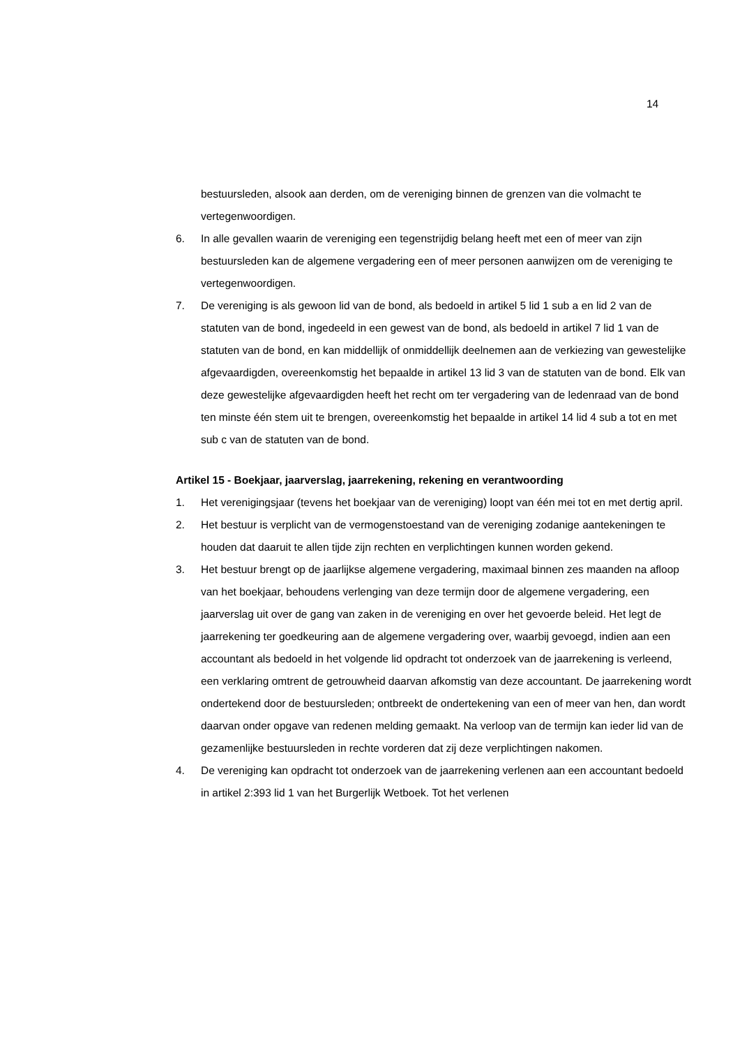14
bestuursleden, alsook aan derden, om de vereniging binnen de grenzen van die volmacht te vertegenwoordigen.
6. In alle gevallen waarin de vereniging een tegenstrijdig belang heeft met een of meer van zijn bestuursleden kan de algemene vergadering een of meer personen aanwijzen om de vereniging te vertegenwoordigen.
7. De vereniging is als gewoon lid van de bond, als bedoeld in artikel 5 lid 1 sub a en lid 2 van de statuten van de bond, ingedeeld in een gewest van de bond, als bedoeld in artikel 7 lid 1 van de statuten van de bond, en kan middellijk of onmiddellijk deelnemen aan de verkiezing van gewestelijke afgevaardigden, overeenkomstig het bepaalde in artikel 13 lid 3 van de statuten van de bond. Elk van deze gewestelijke afgevaardigden heeft het recht om ter vergadering van de ledenraad van de bond ten minste één stem uit te brengen, overeenkomstig het bepaalde in artikel 14 lid 4 sub a tot en met sub c van de statuten van de bond.
Artikel 15 - Boekjaar, jaarverslag, jaarrekening, rekening en verantwoording
1. Het verenigingsjaar (tevens het boekjaar van de vereniging) loopt van één mei tot en met dertig april.
2. Het bestuur is verplicht van de vermogenstoestand van de vereniging zodanige aantekeningen te houden dat daaruit te allen tijde zijn rechten en verplichtingen kunnen worden gekend.
3. Het bestuur brengt op de jaarlijkse algemene vergadering, maximaal binnen zes maanden na afloop van het boekjaar, behoudens verlenging van deze termijn door de algemene vergadering, een jaarverslag uit over de gang van zaken in de vereniging en over het gevoerde beleid. Het legt de jaarrekening ter goedkeuring aan de algemene vergadering over, waarbij gevoegd, indien aan een accountant als bedoeld in het volgende lid opdracht tot onderzoek van de jaarrekening is verleend, een verklaring omtrent de getrouwheid daarvan afkomstig van deze accountant. De jaarrekening wordt ondertekend door de bestuursleden; ontbreekt de ondertekening van een of meer van hen, dan wordt daarvan onder opgave van redenen melding gemaakt. Na verloop van de termijn kan ieder lid van de gezamenlijke bestuursleden in rechte vorderen dat zij deze verplichtingen nakomen.
4. De vereniging kan opdracht tot onderzoek van de jaarrekening verlenen aan een accountant bedoeld in artikel 2:393 lid 1 van het Burgerlijk Wetboek. Tot het verlenen